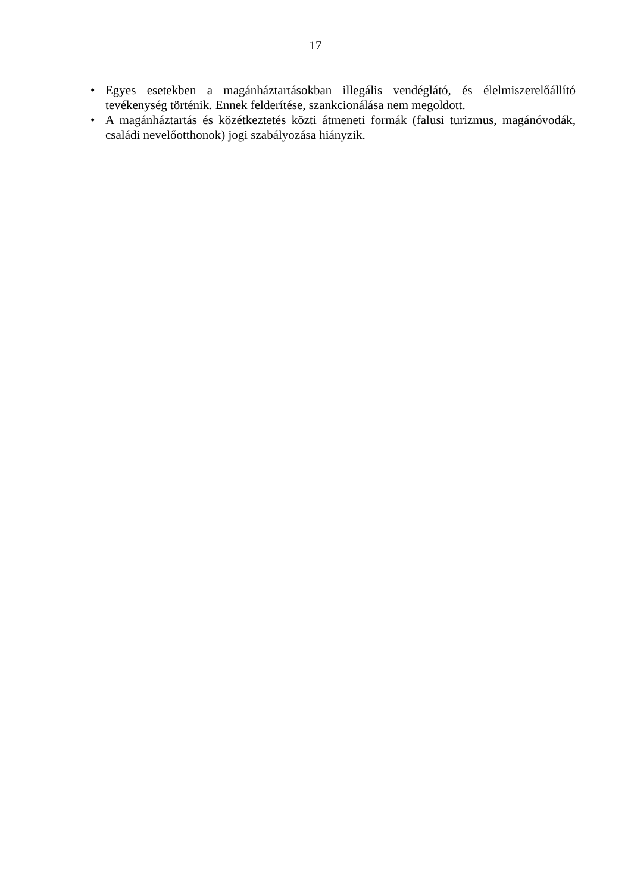17
• Egyes esetekben a magánháztartásokban illegális vendéglátó, és élelmiszerelőállító tevékenység történik. Ennek felderítése, szankcionálása nem megoldott.
• A magánháztartás és közétkeztetés közti átmeneti formák (falusi turizmus, magánóvodák, családi nevelőotthonok) jogi szabályozása hiányzik.